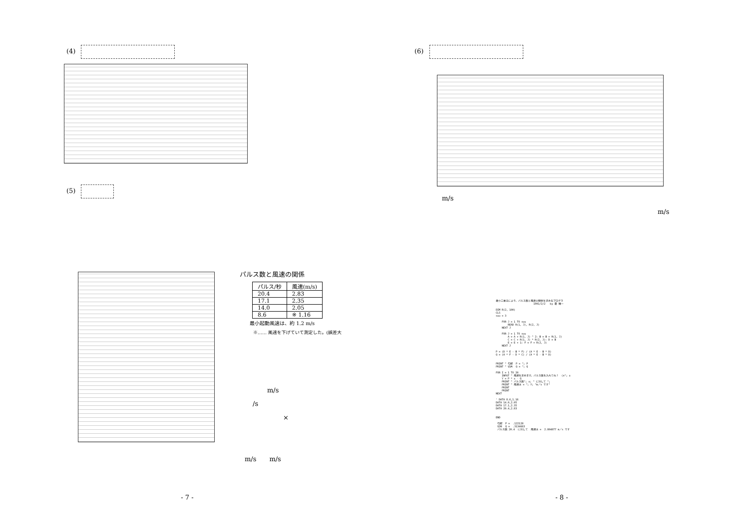(4)
(5)
パルス数と風速の関係
| パルス/秒 | 風速(m/s) |
| --- | --- |
| 20.4 | 2.83 |
| 17.1 | 2.35 |
| 14.0 | 2.05 |
| 8.6 | ※ 1.16 |
最小起動風速は、約 1.2 m/s
※…… 風速を下げていて測定した。(誤差大
m/s
/s
×
m/s　　m/s
- 7 -
(6)
m/s
m/s
最小二乗法により、パルス数と風速の関係を求めるプログラ
                         1991/2/2   by 葛 陽一

DIM R(2, 100)
CLS
suu = 3

    FOR J = 1 TO suu
        READ R(1, J), R(2, J)
    NEXT J

    FOR J = 1 TO suu
        A = A + R(1, J) ^ 2: B = B + R(1, J)
        C = C + R(1, J) * R(2, J): D = B
        E = E + 1: F = F + R(2, J)
    NEXT J

P = (D * E - B * F) / (A * E - B * D)
Q = (A * F - D * C) / (A * E - B * D)


PRINT " 勾配  P = "; P
PRINT " 切片  Q = "; Q

FOR I = 1 TO 20
    INPUT " 風速を求めます。パルス数を入れてね？  (n"; x
    Y = P * x - Q
    PRINT " パルス数"; x; " に対して ";
    PRINT " 風速は = "; Y; "m／s です"
    PRINT
    PRINT
NEXT

' DATA 8.6,1.16
DATA 14.0,2.05
DATA 17.1,2.35
DATA 20.4,2.83


END

 勾配  P =  .122128
 切片  Q =  .3134663
 パルス数 20.4  に対して  風速は =  2.804877 m／s です
- 8 -